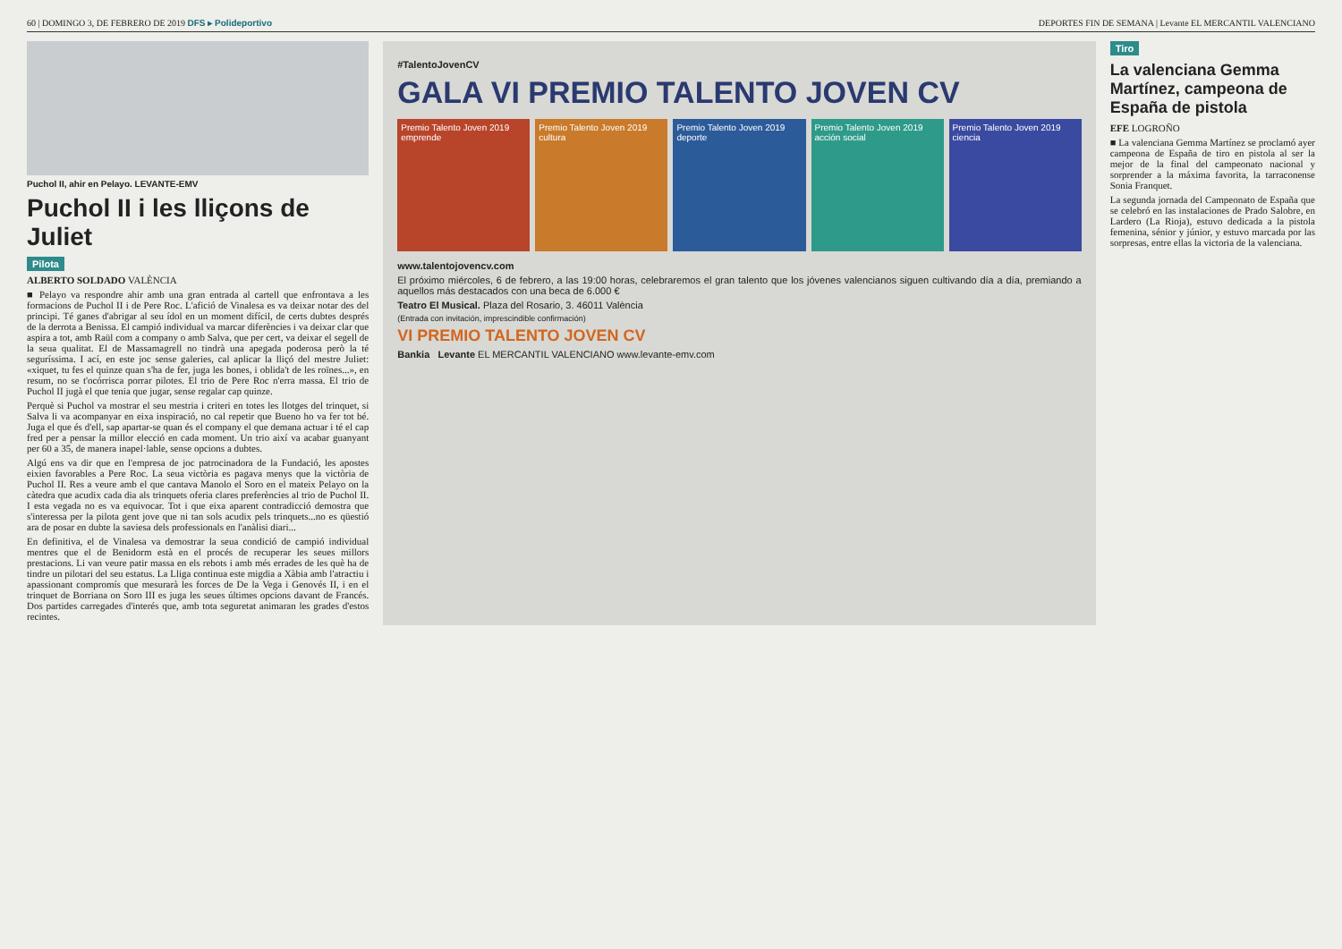60 | DOMINGO 3, DE FEBRERO DE 2019 DFS ▸ Polideportivo DEPORTES FIN DE SEMANA | Levante EL MERCANTIL VALENCIANO
Puchol II, ahir en Pelayo. LEVANTE-EMV
Puchol II i les lliçons de Juliet
Pilota
ALBERTO SOLDADO VALÈNCIA
■ Pelayo va respondre ahir amb una gran entrada al cartell que enfrontava a les formacions de Puchol II i de Pere Roc. L'afició de Vinalesa es va deixar notar des del principi. Té ganes d'abrigar al seu ídol en un moment difícil, de certs dubtes després de la derrota a Benissa. El campió individual va marcar diferències i va deixar clar que aspira a tot, amb Raül com a company o amb Salva, que per cert, va deixar el segell de la seua qualitat. El de Massamagrell no tindrà una apegada poderosa però la té seguríssima. I ací, en este joc sense galeries, cal aplicar la lliçó del mestre Juliet: «xiquet, tu fes el quinze quan s'ha de fer, juga les bones, i oblida't de les roïnes...», en resum, no se t'ocórrisca porrar pilotes. El trio de Pere Roc n'erra massa. El trio de Puchol II jugà el que tenia que jugar, sense regalar cap quinze.
Perquè si Puchol va mostrar el seu mestria i criteri en totes les llotges del trinquet, si Salva li va acompanyar en eixa inspiració, no cal repetir que Bueno ho va fer tot bé. Juga el que és d'ell, sap apartar-se quan és el company el que demana actuar i té el cap fred per a pensar la millor elecció en cada moment. Un trio així va acabar guanyant per 60 a 35, de manera inapel·lable, sense opcions a dubtes.
Algú ens va dir que en l'empresa de joc patrocinadora de la Fundació, les apostes eixien favorables a Pere Roc. La seua victòria es pagava menys que la victòria de Puchol II. Res a veure amb el que cantava Manolo el Soro en el mateix Pelayo on la càtedra que acudix cada dia als trinquets oferia clares preferències al trio de Puchol II. I esta vegada no es va equivocar. Tot i que eixa aparent contradicció demostra que s'interessa per la pilota gent jove que ni tan sols acudix pels trinquets...no es qüestió ara de posar en dubte la saviesa dels professionals en l'anàlisi diari...
En definitiva, el de Vinalesa va demostrar la seua condició de campió individual mentres que el de Benidorm està en el procés de recuperar les seues millors prestacions. Li van veure patir massa en els rebots i amb més errades de les què ha de tindre un pilotari del seu estatus. La Lliga continua este migdia a Xàbia amb l'atractiu i apassionant compromís que mesurarà les forces de De la Vega i Genovés II, i en el trinquet de Borriana on Soro III es juga les seues últimes opcions davant de Francés. Dos partides carregades d'interés que, amb tota seguretat animaran les grades d'estos recintes.
#TalentoJovenCV
GALA VI PREMIO TALENTO JOVEN CV
Premio Talento Joven 2019 emprende
Premio Talento Joven 2019 cultura
Premio Talento Joven 2019 deporte
Premio Talento Joven 2019 acción social
Premio Talento Joven 2019 ciencia
www.talentojovencv.com
El próximo miércoles, 6 de febrero, a las 19:00 horas, celebraremos el gran talento que los jóvenes valencianos siguen cultivando día a día, premiando a aquellos más destacados con una beca de 6.000 €
Teatro El Musical. Plaza del Rosario, 3. 46011 València
(Entrada con invitación, imprescindible confirmación)
VI PREMIO TALENTO JOVEN CV
Bankia Levante EL MERCANTIL VALENCIANO www.levante-emv.com
Tiro
La valenciana Gemma Martínez, campeona de España de pistola
EFE LOGROÑO
■ La valenciana Gemma Martínez se proclamó ayer campeona de España de tiro en pistola al ser la mejor de la final del campeonato nacional y sorprender a la máxima favorita, la tarraconense Sonia Franquet.
La segunda jornada del Campeonato de España que se celebró en las instalaciones de Prado Salobre, en Lardero (La Rioja), estuvo dedicada a la pistola femenina, sénior y júnior, y estuvo marcada por las sorpresas, entre ellas la victoria de la valenciana.